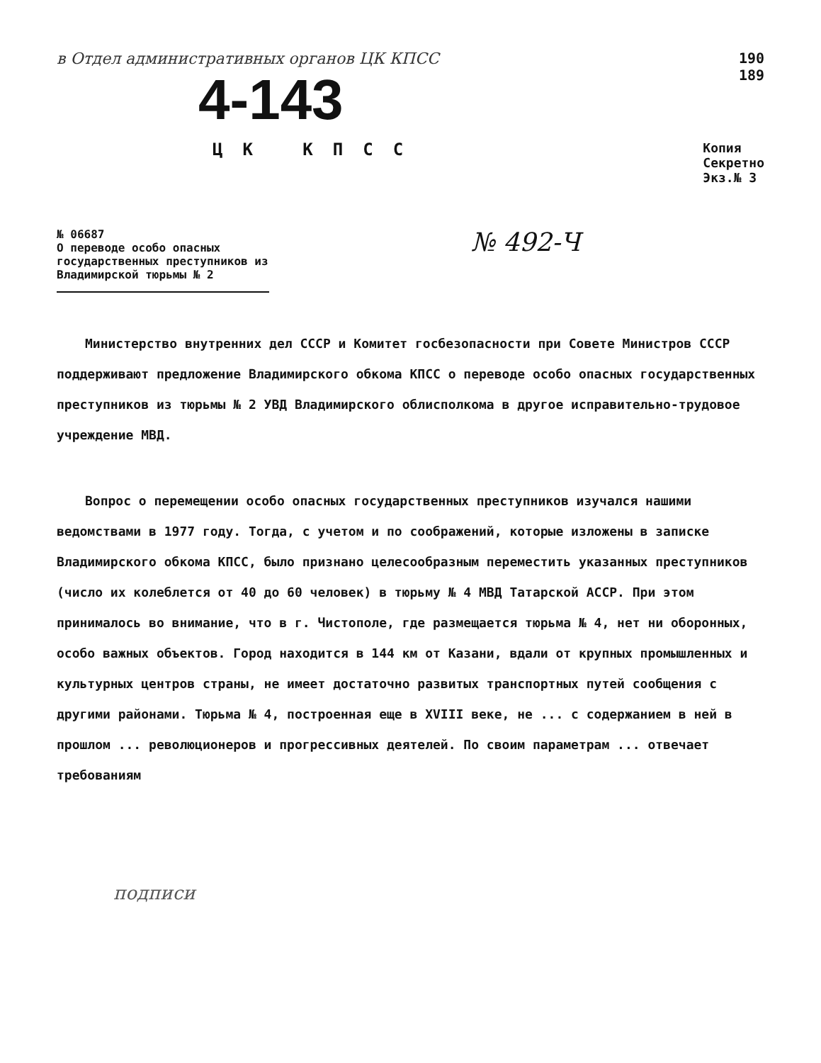в Отдел административных органов ЦК КПСС
4-143
ЦК КПСС
190
189
Копия
Секретно
Экз.№ 3
№ 06687
О переводе особо опасных государственных преступников из Владимирской тюрьмы № 2
№ 492-Ч
Министерство внутренних дел СССР и Комитет госбезопасности при Совете Министров СССР поддерживают предложение Владимирского обкома КПСС о переводе особо опасных государственных преступников из тюрьмы № 2 УВД Владимирского облисполкома в другое исправительно-трудовое учреждение МВД.
Вопрос о перемещении особо опасных государственных преступников изучался нашими ведомствами в 1977 году. Тогда, с учетом и по соображений, которые изложены в записке Владимирского обкома КПСС, было признано целесообразным переместить указанных преступников (число их колеблется от 40 до 60 человек) в тюрьму № 4 МВД Татарской АССР. При этом принималось во внимание, что в г. Чистополе, где размещается тюрьма № 4, нет ни оборонных, особо важных объектов. Город находится в 144 км от Казани, вдали от крупных промышленных и культурных центров страны, не имеет достаточно развитых транспортных путей сообщения с другими районами. Тюрьма № 4, построенная еще в XVIII веке, не ... с содержанием в ней в прошлом ... революционеров и прогрессивных деятелей. По своим параметрам ... отвечает требованиям
подписи